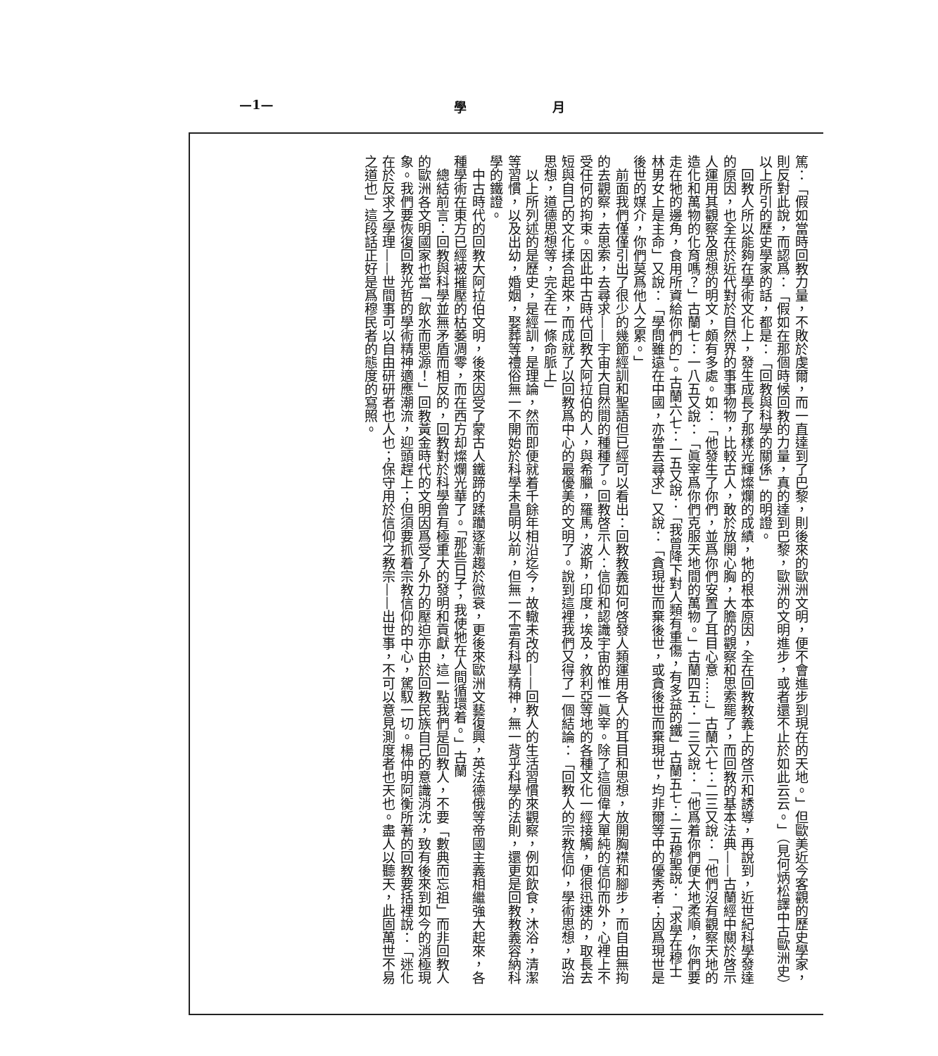—1— 學 月
篤：「假如當時回教力量，不敗於虔爾，而一直達到了巴黎，則後來的歐洲文明，便不會進步到現在的天地。」但歐美近今客觀的歷史學家，則反對此說，而認爲：「假如在那個時候回教的力量，真的達到巴黎，歐洲的文明進步，或者還不止於如此云云。」（見何炳松譯中古歐洲史）以上所引的歷史學家的話，都是：「回教與科學的關係」的明證。
　回教人所以能夠在學術文化上，發生成長了那樣光輝燦爛的成績，牠的根本原因，全在回教教義上的啓示和誘導，再說到，近世紀科學發達的原因，也全在於近代對於自然界的事事物物，比較古人，敢於放開心胸，大膽的觀察和思索罷了，而回教的基本法典——古蘭經中關於啓示人運用其觀察及思想的明文，頗有多處。如：「他發生了你們，並爲你們安置了耳目心意……」古蘭六七：二三又說：「他們沒有觀察天地的造化和萬物的化育嗎？」古蘭七：一八五又說：「眞宰爲你們克服天地間的萬物。」古蘭四五：一三又說：「他爲着你們便大地柔順，你們要走在牠的邊角，食用所資給你們的」。古蘭六七：一五又說：「我曾降下對人類有重傷，有多益的鐵」古蘭五七：二五穆聖說：「求學在穆士林男女上是主命」又說：「學問雖遠在中國，亦當去尋求」又說：「貪現世而棄後世，或貪後世而棄現世，均非爾等中的優秀者；因爲現世是後世的媒介，你們莫爲他人之累。」
　前面我們僅僅引出了很少的幾節經訓和聖語但已經可以看出：回教教義如何啓發人類運用各人的耳目和思想，放開胸襟和腳步，而自由無拘的去觀察，去思索，去尋求——宇宙大自然間的種種了。回教啓示人：信仰和認識宇宙的惟一眞宰。除了這個偉大單純的信仰而外，心裡上不受任何的拘束。因此中古時代回教大阿拉伯的人，與希臘，羅馬，波斯，印度，埃及，敘利亞等地的各種文化一經接觸，便很迅速的，取長去短與自己的文化揉合起來，而成就了以回教爲中心的最優美的文明了。說到這裡我們又得了一個結論：「回教人的宗教信仰，學術思想，政治思想，道德思想等，完全在一條命脈上」
　以上所列述的是歷史，是經訓，是理論，然而即便就着千餘年相沿迄今，故轍未改的——回教人的生活習慣來觀察，例如飲食，沐浴，清潔等習慣，以及出幼，婚姻，娶葬等禮俗無一不開始於科學未昌明以前，但無一不富有科學精神，無一背乎科學的法則，還更是回教教義容納科學的鐵證。
　中古時代的回教大阿拉伯文明，後來因受了蒙古人鐵蹄的蹂躪逐漸趨於微衰，更後來歐洲文藝復興，英法德俄等帝國主義相繼強大起來，各種學術在東方已經被摧壓的枯萎凋零，而在西方却燦爛光華了。「那些日子，我使牠在人間循環着。」古蘭
　總結前言：回教與科學並無矛盾而相反的，回教對於科學曾有極重大的發明和貢獻，這一點我們是回教人，不要「數典而忘祖」而非回教人的歐洲各文明國家也當「飲水而思源！」回教黃金時代的文明因爲受了外力的壓迫亦由於回教民族自己的意識消沈，致有後來到如今的消極現象。我們要恢復回教光哲的學術精神適應潮流，迎頭趕上；但須要抓着宗教信仰的中心，駕馭一切。楊仲明阿衡所著的回教要括裡說：「迷化在於反求之學理——世間事可以自由研研者也人也；保守用於信仰之教宗——出世事，不可以意見測度者也天也。盡人以聽天，此固萬世不易之道也」這段話正好是爲穆民者的態度的寫照。